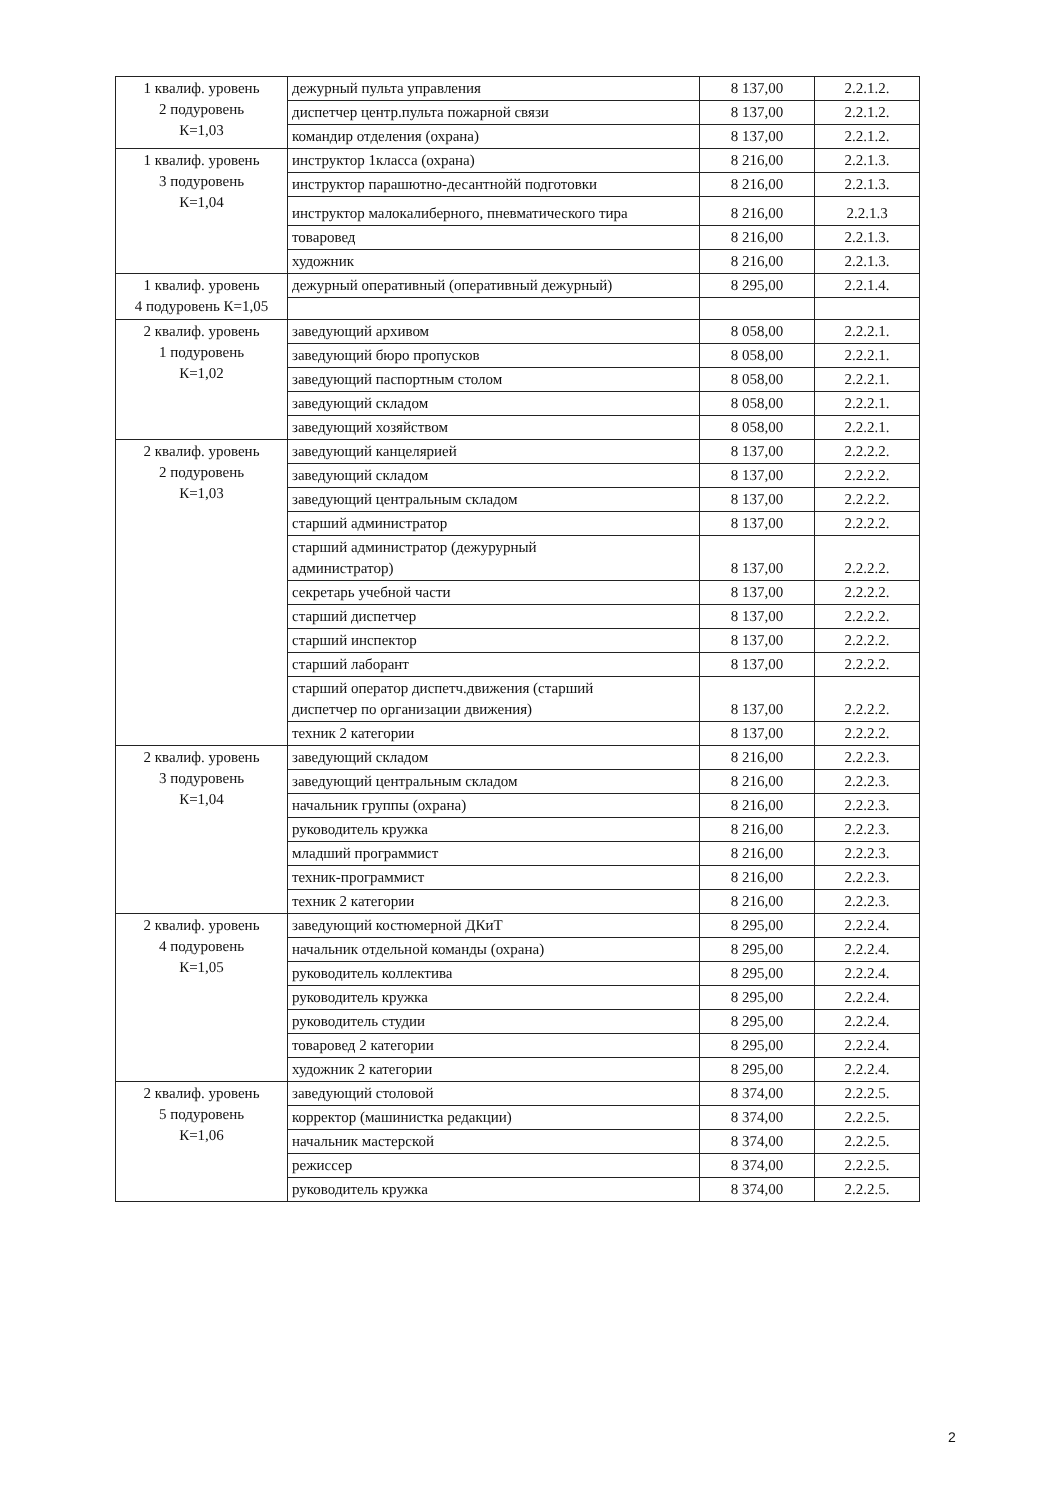| 1 квалиф. уровень 2 подуровень К=1,03 | дежурный пульта управления | 8 137,00 | 2.2.1.2. |
| | диспетчер центр.пульта пожарной связи | 8 137,00 | 2.2.1.2. |
| | командир отделения (охрана) | 8 137,00 | 2.2.1.2. |
| 1 квалиф. уровень 3 подуровень К=1,04 | инструктор 1класса (охрана) | 8 216,00 | 2.2.1.3. |
| | инструктор парашютно-десантнойй подготовки | 8 216,00 | 2.2.1.3. |
| | инструктор малокалиберного, пневматического тира | 8 216,00 | 2.2.1.3 |
| | товаровед | 8 216,00 | 2.2.1.3. |
| | художник | 8 216,00 | 2.2.1.3. |
| 1 квалиф. уровень 4 подуровень К=1,05 | дежурный оперативный (оперативный дежурный) | 8 295,00 | 2.2.1.4. |
| 2 квалиф. уровень 1 подуровень К=1,02 | заведующий архивом | 8 058,00 | 2.2.2.1. |
| | заведующий бюро пропусков | 8 058,00 | 2.2.2.1. |
| | заведующий паспортным столом | 8 058,00 | 2.2.2.1. |
| | заведующий складом | 8 058,00 | 2.2.2.1. |
| | заведующий хозяйством | 8 058,00 | 2.2.2.1. |
| 2 квалиф. уровень 2 подуровень К=1,03 | заведующий канцелярией | 8 137,00 | 2.2.2.2. |
| | заведующий складом | 8 137,00 | 2.2.2.2. |
| | заведующий центральным складом | 8 137,00 | 2.2.2.2. |
| | старший администратор | 8 137,00 | 2.2.2.2. |
| | старший администратор (дежурурный администратор) | 8 137,00 | 2.2.2.2. |
| | секретарь учебной части | 8 137,00 | 2.2.2.2. |
| | старший диспетчер | 8 137,00 | 2.2.2.2. |
| | старший инспектор | 8 137,00 | 2.2.2.2. |
| | старший лаборант | 8 137,00 | 2.2.2.2. |
| | старший оператор диспетч.движения (старший диспетчер по организации движения) | 8 137,00 | 2.2.2.2. |
| | техник 2 категории | 8 137,00 | 2.2.2.2. |
| 2 квалиф. уровень 3 подуровень К=1,04 | заведующий складом | 8 216,00 | 2.2.2.3. |
| | заведующий центральным складом | 8 216,00 | 2.2.2.3. |
| | начальник группы (охрана) | 8 216,00 | 2.2.2.3. |
| | руководитель кружка | 8 216,00 | 2.2.2.3. |
| | младший программист | 8 216,00 | 2.2.2.3. |
| | техник-программист | 8 216,00 | 2.2.2.3. |
| | техник 2 категории | 8 216,00 | 2.2.2.3. |
| 2 квалиф. уровень 4 подуровень К=1,05 | заведующий костюмерной ДКиТ | 8 295,00 | 2.2.2.4. |
| | начальник отдельной команды (охрана) | 8 295,00 | 2.2.2.4. |
| | руководитель коллектива | 8 295,00 | 2.2.2.4. |
| | руководитель кружка | 8 295,00 | 2.2.2.4. |
| | руководитель студии | 8 295,00 | 2.2.2.4. |
| | товаровед 2 категории | 8 295,00 | 2.2.2.4. |
| | художник 2 категории | 8 295,00 | 2.2.2.4. |
| 2 квалиф. уровень 5 подуровень К=1,06 | заведующий столовой | 8 374,00 | 2.2.2.5. |
| | корректор (машинистка редакции) | 8 374,00 | 2.2.2.5. |
| | начальник мастерской | 8 374,00 | 2.2.2.5. |
| | режиссер | 8 374,00 | 2.2.2.5. |
| | руководитель кружка | 8 374,00 | 2.2.2.5. |
2